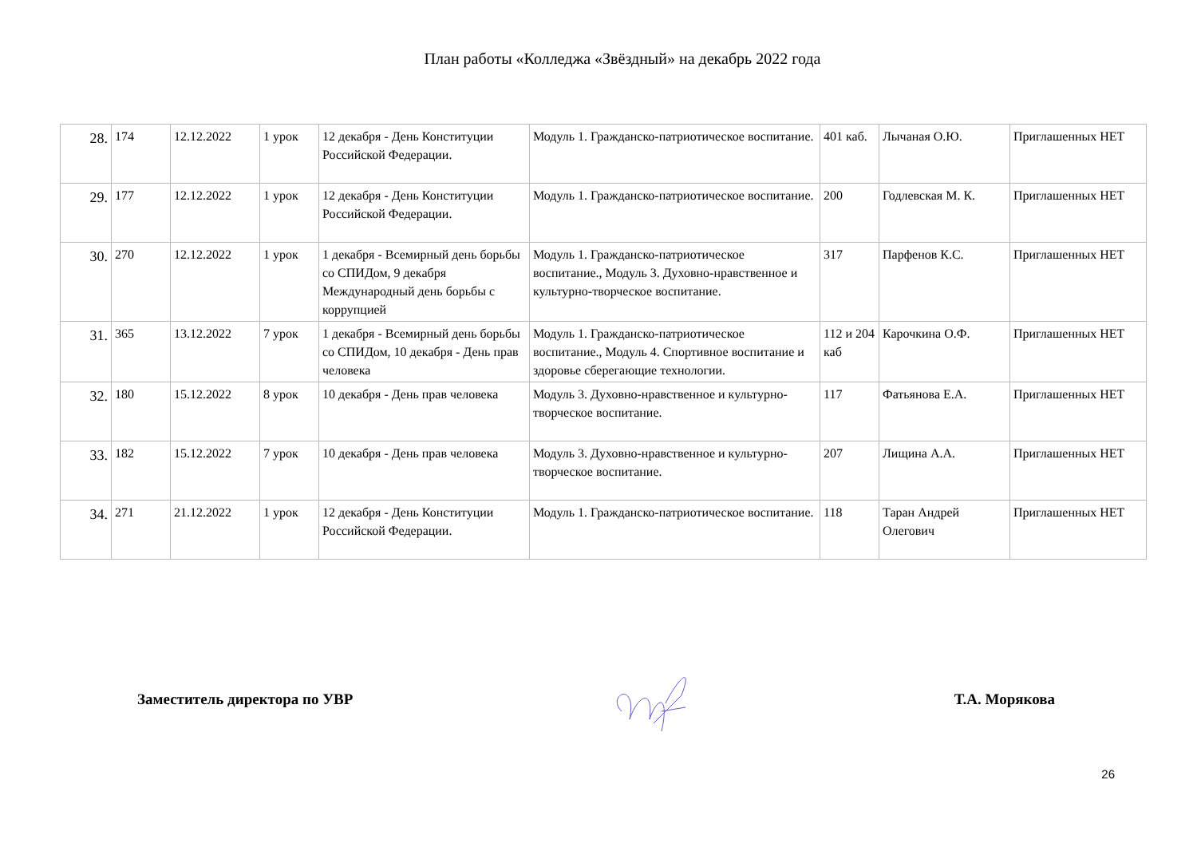План работы «Колледжа «Звёздный» на декабрь 2022 года
| 28. | 174 | 12.12.2022 | 1 урок | 12 декабря - День Конституции Российской Федерации. | Модуль 1. Гражданско-патриотическое воспитание. | 401 каб. | Лычаная О.Ю. | Приглашенных НЕТ |
| 29. | 177 | 12.12.2022 | 1 урок | 12 декабря - День Конституции Российской Федерации. | Модуль 1. Гражданско-патриотическое воспитание. | 200 | Годлевская М. К. | Приглашенных НЕТ |
| 30. | 270 | 12.12.2022 | 1 урок | 1 декабря - Всемирный день борьбы со СПИДом, 9 декабря Международный день борьбы с коррупцией | Модуль 1. Гражданско-патриотическое воспитание., Модуль 3. Духовно-нравственное и культурно-творческое воспитание. | 317 | Парфенов К.С. | Приглашенных НЕТ |
| 31. | 365 | 13.12.2022 | 7 урок | 1 декабря - Всемирный день борьбы со СПИДом, 10 декабря - День прав человека | Модуль 1. Гражданско-патриотическое воспитание., Модуль 4. Спортивное воспитание и здоровье сберегающие технологии. | 112 и 204 каб | Карочкина О.Ф. | Приглашенных НЕТ |
| 32. | 180 | 15.12.2022 | 8 урок | 10 декабря - День прав человека | Модуль 3. Духовно-нравственное и культурно-творческое воспитание. | 117 | Фатьянова Е.А. | Приглашенных НЕТ |
| 33. | 182 | 15.12.2022 | 7 урок | 10 декабря - День прав человека | Модуль 3. Духовно-нравственное и культурно-творческое воспитание. | 207 | Лищина А.А. | Приглашенных НЕТ |
| 34. | 271 | 21.12.2022 | 1 урок | 12 декабря - День Конституции Российской Федерации. | Модуль 1. Гражданско-патриотическое воспитание. | 118 | Таран Андрей Олегович | Приглашенных НЕТ |
Заместитель директора по УВР Т.А. Морякова
26